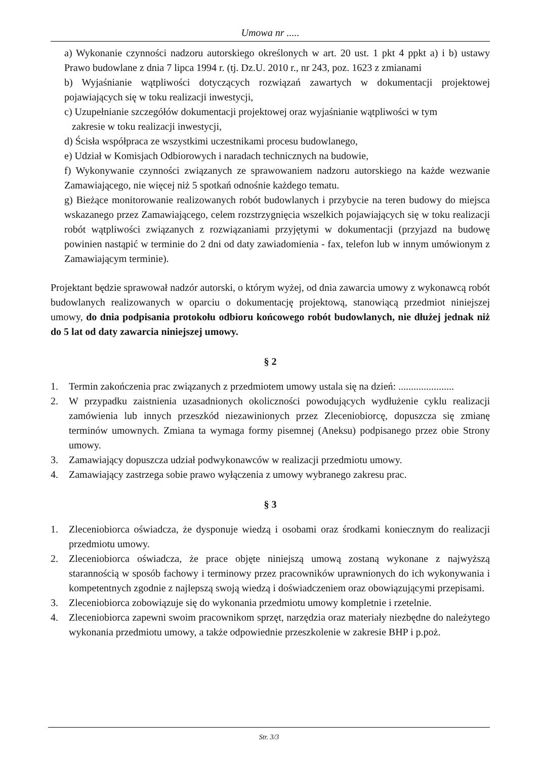Umowa nr .....
a) Wykonanie czynności nadzoru autorskiego określonych w art. 20 ust. 1 pkt 4 ppkt a) i b) ustawy Prawo budowlane z dnia 7 lipca 1994 r. (tj. Dz.U. 2010 r., nr 243, poz. 1623 z zmianami
b) Wyjaśnianie wątpliwości dotyczących rozwiązań zawartych w dokumentacji projektowej pojawiających się w toku realizacji inwestycji,
c) Uzupełnianie szczegółów dokumentacji projektowej oraz wyjaśnianie wątpliwości w tym
zakresie w toku realizacji inwestycji,
d) Ścisła współpraca ze wszystkimi uczestnikami procesu budowlanego,
e) Udział w Komisjach Odbiorowych i naradach technicznych na budowie,
f) Wykonywanie czynności związanych ze sprawowaniem nadzoru autorskiego na każde wezwanie Zamawiającego, nie więcej niż 5 spotkań odnośnie każdego tematu.
g) Bieżące monitorowanie realizowanych robót budowlanych i przybycie na teren budowy do miejsca wskazanego przez Zamawiającego, celem rozstrzygnięcia wszelkich pojawiających się w toku realizacji robót wątpliwości związanych z rozwiązaniami przyjętymi w dokumentacji (przyjazd na budowę powinien nastąpić w terminie do 2 dni od daty zawiadomienia - fax, telefon lub w innym umówionym z Zamawiającym terminie).
Projektant będzie sprawował nadzór autorski, o którym wyżej, od dnia zawarcia umowy z wykonawcą robót budowlanych realizowanych w oparciu o dokumentację projektową, stanowiącą przedmiot niniejszej umowy, do dnia podpisania protokołu odbioru końcowego robót budowlanych, nie dłużej jednak niż do 5 lat od daty zawarcia niniejszej umowy.
§ 2
1. Termin zakończenia prac związanych z przedmiotem umowy ustala się na dzień: ......................
2. W przypadku zaistnienia uzasadnionych okoliczności powodujących wydłużenie cyklu realizacji zamówienia lub innych przeszkód niezawinionych przez Zleceniobiorcę, dopuszcza się zmianę terminów umownych. Zmiana ta wymaga formy pisemnej (Aneksu) podpisanego przez obie Strony umowy.
3. Zamawiający dopuszcza udział podwykonawców w realizacji przedmiotu umowy.
4. Zamawiający zastrzega sobie prawo wyłączenia z umowy wybranego zakresu prac.
§ 3
1. Zleceniobiorca oświadcza, że dysponuje wiedzą i osobami oraz środkami koniecznym do realizacji przedmiotu umowy.
2. Zleceniobiorca oświadcza, że prace objęte niniejszą umową zostaną wykonane z najwyższą starannością w sposób fachowy i terminowy przez pracowników uprawnionych do ich wykonywania i kompetentnych zgodnie z najlepszą swoją wiedzą i doświadczeniem oraz obowiązującymi przepisami.
3. Zleceniobiorca zobowiązuje się do wykonania przedmiotu umowy kompletnie i rzetelnie.
4. Zleceniobiorca zapewni swoim pracownikom sprzęt, narzędzia oraz materiały niezbędne do należytego wykonania przedmiotu umowy, a także odpowiednie przeszkolenie w zakresie BHP i p.poż.
Str. 3/3